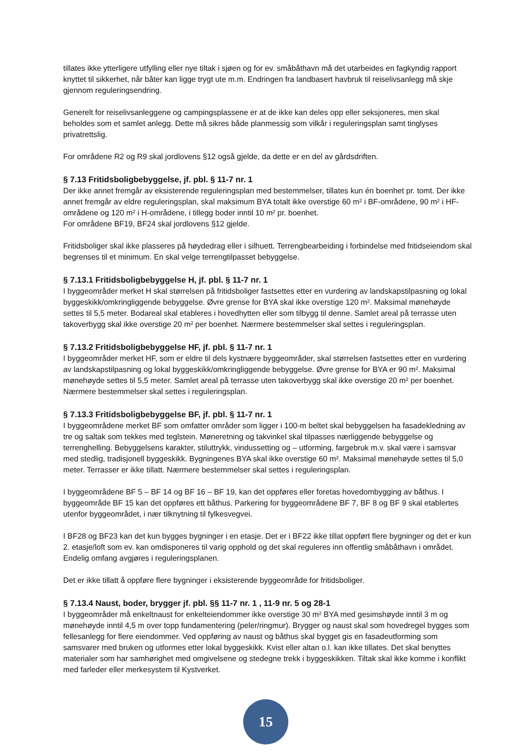tillates ikke ytterligere utfylling eller nye tiltak i sjøen og for ev. småbåthavn må det utarbeides en fagkyndig rapport knyttet til sikkerhet, når båter kan ligge trygt ute m.m. Endringen fra landbasert havbruk til reiselivsanlegg må skje gjennom reguleringsendring.
Generelt for reiselivsanleggene og campingsplassene er at de ikke kan deles opp eller seksjoneres, men skal beholdes som et samlet anlegg. Dette må sikres både planmessig som vilkår i reguleringsplan samt tinglyses privatrettslig.
For områdene R2 og R9 skal jordlovens §12 også gjelde, da dette er en del av gårdsdriften.
§ 7.13 Fritidsboligbebyggelse, jf. pbl. § 11-7 nr. 1
Der ikke annet fremgår av eksisterende reguleringsplan med bestemmelser, tillates kun én boenhet pr. tomt. Der ikke annet fremgår av eldre reguleringsplan, skal maksimum BYA totalt ikke overstige 60 m² i BF-områdene, 90 m² i HF-områdene og 120 m² i H-områdene, i tillegg boder inntil 10 m² pr. boenhet.
For områdene BF19, BF24 skal jordlovens §12 gjelde.
Fritidsboliger skal ikke plasseres på høydedrag eller i silhuett. Terrengbearbeiding i forbindelse med fritidseiendom skal begrenses til et minimum. En skal velge terrengtilpasset bebyggelse.
§ 7.13.1 Fritidsboligbebyggelse H, jf. pbl. § 11-7 nr. 1
I byggeområder merket H skal størrelsen på fritidsboliger fastsettes etter en vurdering av landskapstilpasning og lokal byggeskikk/omkringliggende bebyggelse. Øvre grense for BYA skal ikke overstige 120 m². Maksimal mønehøyde settes til 5,5 meter. Bodareal skal etableres i hovedhytten eller som tilbygg til denne. Samlet areal på terrasse uten takoverbygg skal ikke overstige 20 m² per boenhet. Nærmere bestemmelser skal settes i reguleringsplan.
§ 7.13.2 Fritidsboligbebyggelse HF, jf. pbl. § 11-7 nr. 1
I byggeområder merket HF, som er eldre til dels kystnære byggeområder, skal størrelsen fastsettes etter en vurdering av landskapstilpasning og lokal byggeskikk/omkringliggende bebyggelse. Øvre grense for BYA er 90 m². Maksimal mønehøyde settes til 5,5 meter. Samlet areal på terrasse uten takoverbygg skal ikke overstige 20 m² per boenhet. Nærmere bestemmelser skal settes i reguleringsplan.
§ 7.13.3 Fritidsboligbebyggelse BF, jf. pbl. § 11-7 nr. 1
I byggeområdene merket BF som omfatter områder som ligger i 100-m beltet skal bebyggelsen ha fasadekledning av tre og saltak som tekkes med teglstein. Møneretning og takvinkel skal tilpasses nærliggende bebyggelse og terrenghelling. Bebyggelsens karakter, stiluttrykk, vindussetting og – utforming, fargebruk m.v. skal være i samsvar med stedlig, tradisjonell byggeskikk. Bygningenes BYA skal ikke overstige 60 m². Maksimal mønehøyde settes til 5,0 meter. Terrasser er ikke tillatt. Nærmere bestemmelser skal settes i reguleringsplan.
I byggeområdene BF 5 – BF 14 og BF 16 – BF 19, kan det oppføres eller foretas hovedombygging av båthus. I byggeområde BF 15 kan det oppføres ett båthus. Parkering for byggeområdene BF 7, BF 8 og BF 9 skal etablertes utenfor byggeområdet, i nær tilknytning til fylkesvegvei.
I BF28 og BF23 kan det kun bygges bygninger i en etasje. Det er i BF22 ikke tillat oppført flere bygninger og det er kun 2. etasje/loft som ev. kan omdisponeres til varig opphold og det skal reguleres inn offentlig småbåthavn i området. Endelig omfang avgjøres i reguleringsplanen.
Det er ikke tillatt å oppføre flere bygninger i eksisterende byggeområde for fritidsboliger.
§ 7.13.4 Naust, boder, brygger jf. pbl. §§ 11-7 nr. 1 , 11-9 nr. 5 og 28-1
I byggeområder må enkeltnaust for enkelteiendommer ikke overstige 30 m² BYA med gesimshøyde inntil 3 m og mønehøyde inntil 4,5 m over topp fundamentering (peler/ringmur). Brygger og naust skal som hovedregel bygges som fellesanlegg for flere eiendommer. Ved oppføring av naust og båthus skal bygget gis en fasadeutforming som samsvarer med bruken og utformes etter lokal byggeskikk. Kvist eller altan o.l. kan ikke tillates. Det skal benyttes materialer som har samhørighet med omgivelsene og stedegne trekk i byggeskikken. Tiltak skal ikke komme i konflikt med farleder eller merkesystem til Kystverket.
15